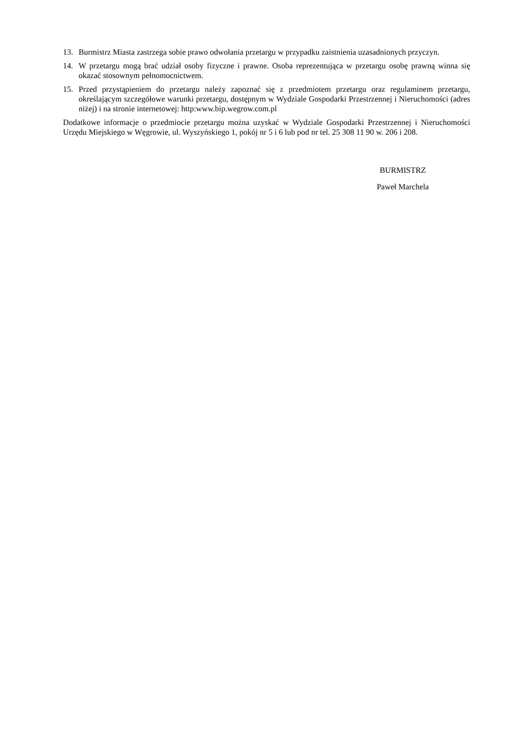13. Burmistrz Miasta zastrzega sobie prawo odwołania przetargu w przypadku zaistnienia uzasadnionych przyczyn.
14. W przetargu mogą brać udział osoby fizyczne i prawne. Osoba reprezentująca w przetargu osobę prawną winna się okazać stosownym pełnomocnictwem.
15. Przed przystąpieniem do przetargu należy zapoznać się z przedmiotem przetargu oraz regulaminem przetargu, określającym szczegółowe warunki przetargu, dostępnym w Wydziale Gospodarki Przestrzennej i Nieruchomości (adres niżej) i na stronie internetowej: http:www.bip.wegrow.com.pl
Dodatkowe informacje o przedmiocie przetargu można uzyskać w Wydziale Gospodarki Przestrzennej i Nieruchomości Urzędu Miejskiego w Węgrowie, ul. Wyszyńskiego 1, pokój nr 5 i 6 lub pod nr tel. 25 308 11 90 w. 206 i 208.
BURMISTRZ
Paweł Marchela